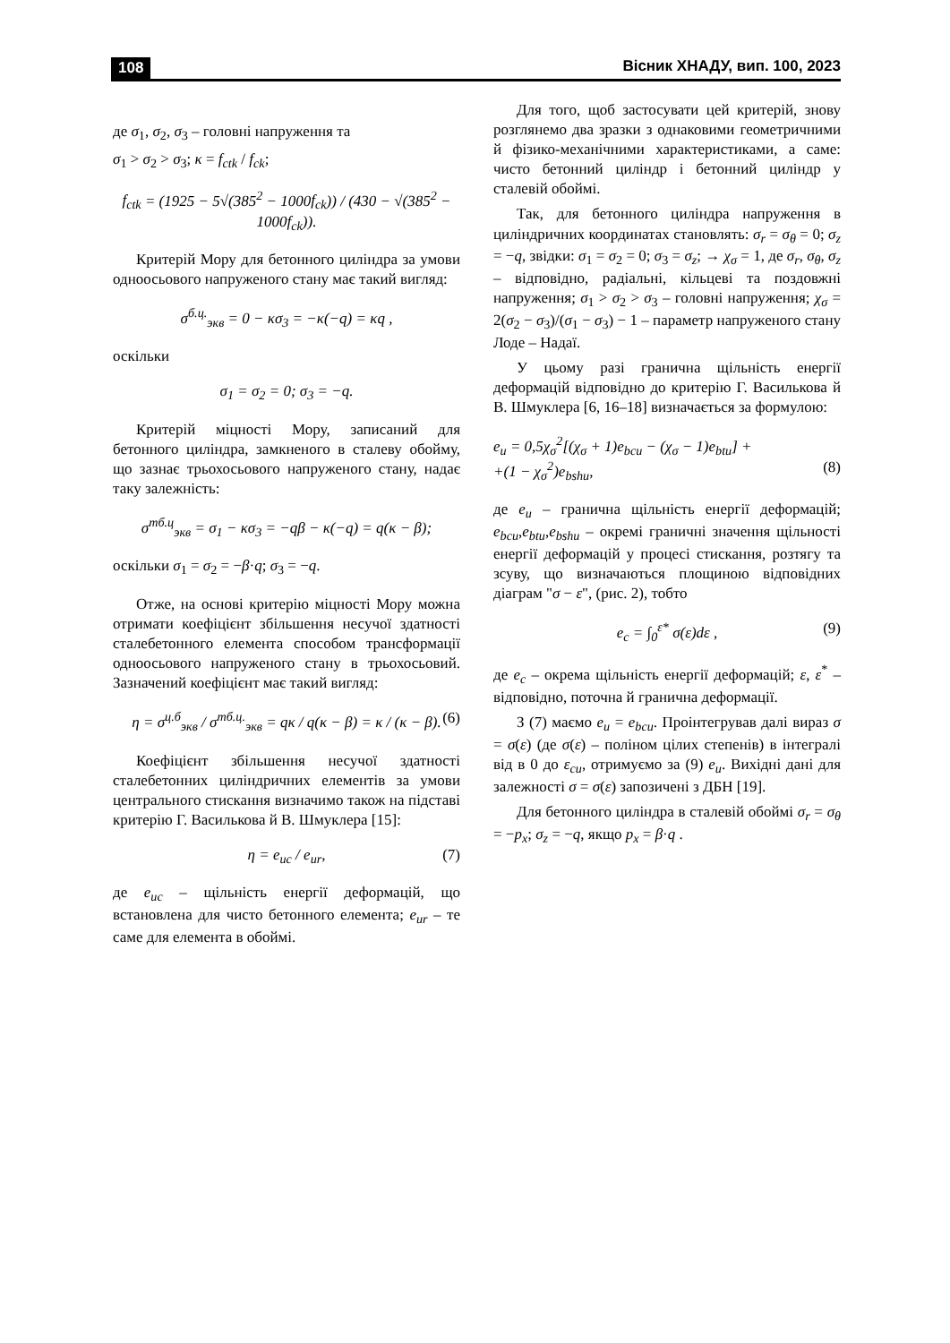108 Вісник ХНАДУ, вип. 100, 2023
де σ<sub>1</sub>, σ<sub>2</sub>, σ<sub>3</sub> – головні напруження та
σ<sub>1</sub> > σ<sub>2</sub> > σ<sub>3</sub>; κ = f<sub>ctk</sub> / f<sub>ck</sub>;
f<sub>ctk</sub> = (1925 − 5√(385<sup>2</sup> − 1000f<sub>ck</sub>)) / (430 − √(385<sup>2</sup> − 1000f<sub>ck</sub>)).
Критерій Мору для бетонного циліндра за умови одноосьового напруженого стану має такий вигляд:
σ<sup>б.ц.</sup><sub>экв</sub> = 0 − κσ<sub>3</sub> = −κ(−q) = κq ,
оскільки
σ<sub>1</sub> = σ<sub>2</sub> = 0; σ<sub>3</sub> = −q.
Критерій міцності Мору, записаний для бетонного циліндра, замкненого в сталеву обойму, що зазнає трьохосьового напруженого стану, надає таку залежність:
σ<sup>тб.ц</sup><sub>экв</sub> = σ<sub>1</sub> − κσ<sub>3</sub> = −qβ − κ(−q) = q(κ − β);
оскільки σ<sub>1</sub> = σ<sub>2</sub> = −β·q; σ<sub>3</sub> = −q.
Отже, на основі критерію міцності Мору можна отримати коефіцієнт збільшення несучої здатності сталебетонного елемента способом трансформації одноосьового напруженого стану в трьохосьовий. Зазначений коефіцієнт має такий вигляд:
η = σ<sup>ц.б</sup><sub>экв</sub> / σ<sup>тб.ц.</sup><sub>экв</sub> = qκ / q(κ − β) = κ / (κ − β). (6)
Коефіцієнт збільшення несучої здатності сталебетонних циліндричних елементів за умови центрального стискання визначимо також на підставі критерію Г. Василькова й В. Шмуклера [15]:
η = e<sub>uc</sub> / e<sub>ur</sub>, (7)
де e<sub>uc</sub> – щільність енергії деформацій, що встановлена для чисто бетонного елемента; e<sub>ur</sub> – те саме для елемента в обоймі.
Для того, щоб застосувати цей критерій, знову розглянемо два зразки з однаковими геометричними й фізико-механічними характеристиками, а саме: чисто бетонний циліндр і бетонний циліндр у сталевій обоймі.
Так, для бетонного циліндра напруження в циліндричних координатах становлять: σ<sub>r</sub> = σ<sub>θ</sub> = 0; σ<sub>z</sub> = −q, звідки: σ<sub>1</sub> = σ<sub>2</sub> = 0; σ<sub>3</sub> = σ<sub>z</sub>; → χ<sub>σ</sub> = 1, де σ<sub>r</sub>, σ<sub>θ</sub>, σ<sub>z</sub> – відповідно, радіальні, кільцеві та поздовжні напруження; σ<sub>1</sub> > σ<sub>2</sub> > σ<sub>3</sub> – головні напруження; χ<sub>σ</sub> = 2(σ<sub>2</sub> − σ<sub>3</sub>)/(σ<sub>1</sub> − σ<sub>3</sub>) − 1 – параметр напруженого стану Лоде – Надаї.
У цьому разі гранична щільність енергії деформацій відповідно до критерію Г. Василькова й В. Шмуклера [6, 16–18] визначається за формулою:
e<sub>u</sub> = 0,5χ<sub>σ</sub><sup>2</sup>[(χ<sub>σ</sub> + 1)e<sub>bcu</sub> − (χ<sub>σ</sub> − 1)e<sub>btu</sub>] +
+(1 − χ<sub>σ</sub><sup>2</sup>)e<sub>bshu</sub>, (8)
де e<sub>u</sub> – гранична щільність енергії деформацій; e<sub>bcu</sub>,e<sub>btu</sub>,e<sub>bshu</sub> – окремі граничні значення щільності енергії деформацій у процесі стискання, розтягу та зсуву, що визначаються площиною відповідних діаграм "σ − ε", (рис. 2), тобто
e<sub>c</sub> = ∫<sub>0</sub><sup>ε*</sup> σ(ε)dε , (9)
де e<sub>c</sub> – окрема щільність енергії деформацій; ε, ε<sup>*</sup> – відповідно, поточна й гранична деформації.
З (7) маємо e<sub>u</sub> = e<sub>bcu</sub>. Проінтегрував далі вираз σ = σ(ε) (де σ(ε) – поліном цілих степенів) в інтегралі від в 0 до ε<sub>cu</sub>, отримуємо за (9) e<sub>u</sub>. Вихідні дані для залежності σ = σ(ε) запозичені з ДБН [19].
Для бетонного циліндра в сталевій обоймі σ<sub>r</sub> = σ<sub>θ</sub> = −p<sub>x</sub>; σ<sub>z</sub> = −q, якщо p<sub>x</sub> = β·q .